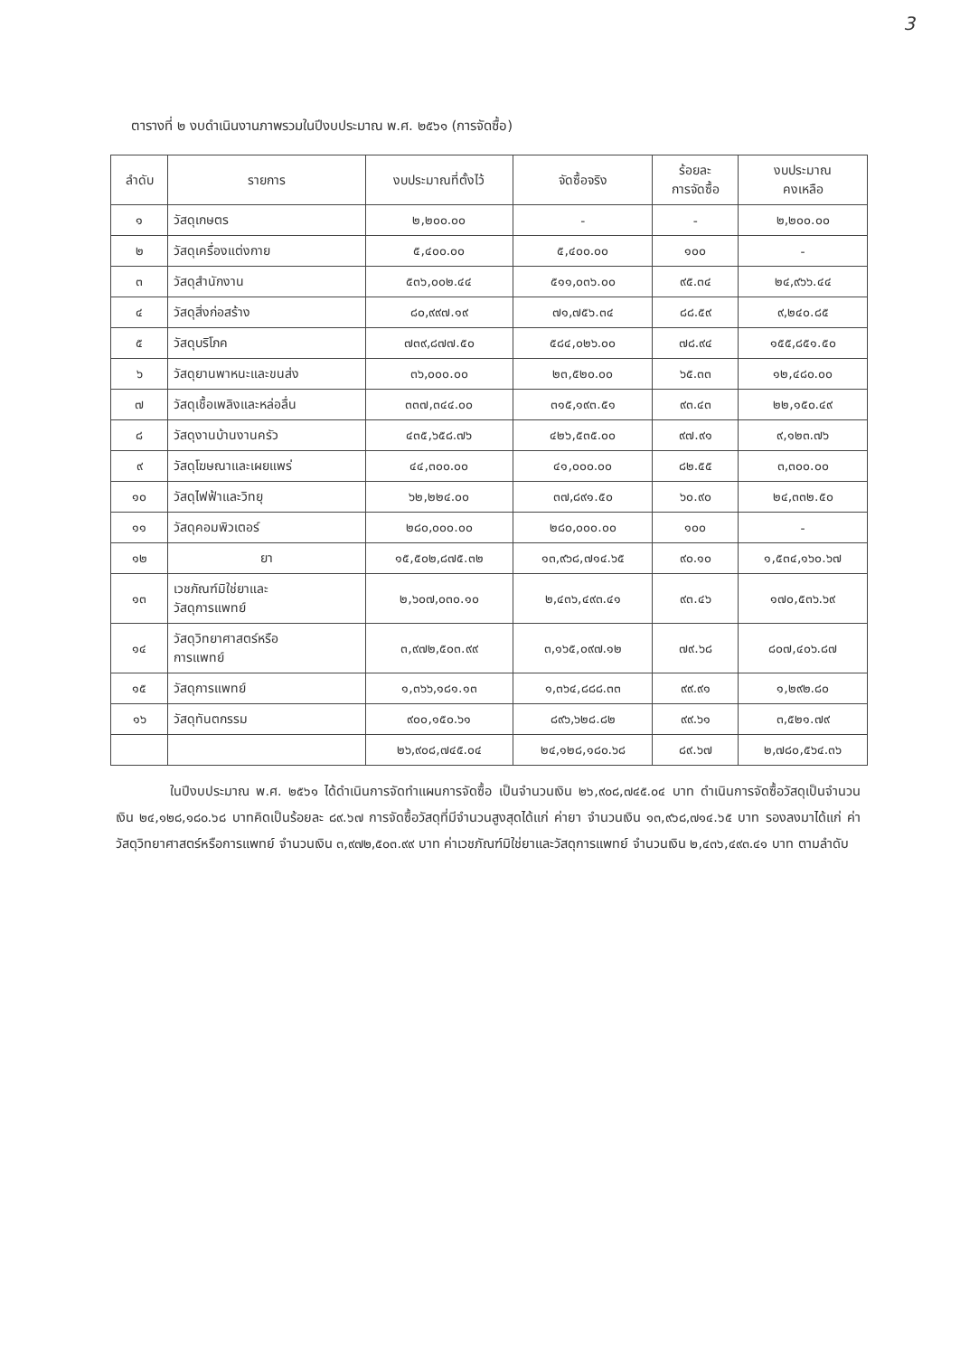3
ตารางที่ ๒ งบดำเนินงานภาพรวมในปีงบประมาณ พ.ศ. ๒๕๖๑ (การจัดซื้อ)
| ลำดับ | รายการ | งบประมาณที่ตั้งไว้ | จัดซื้อจริง | ร้อยละ การจัดซื้อ | งบประมาณ คงเหลือ |
| --- | --- | --- | --- | --- | --- |
| ๑ | วัสดุเกษตร | ๒,๒๐๐.๐๐ | - | - | ๒,๒๐๐.๐๐ |
| ๒ | วัสดุเครื่องแต่งกาย | ๕,๔๐๐.๐๐ | ๕,๔๐๐.๐๐ | ๑๐๐ | - |
| ๓ | วัสดุสำนักงาน | ๕๓๖,๐๐๒.๔๔ | ๕๑๑,๐๓๖.๐๐ | ๙๕.๓๔ | ๒๔,๙๖๖.๔๔ |
| ๔ | วัสดุสิ่งก่อสร้าง | ๘๐,๙๙๗.๑๙ | ๗๑,๗๕๖.๓๔ | ๘๘.๕๙ | ๙,๒๔๐.๘๕ |
| ๕ | วัสดุบริโภค | ๗๓๙,๘๗๗.๕๐ | ๕๘๔,๐๒๖.๐๐ | ๗๘.๙๔ | ๑๕๕,๘๕๑.๕๐ |
| ๖ | วัสดุยานพาหนะและขนส่ง | ๓๖,๐๐๐.๐๐ | ๒๓,๕๒๐.๐๐ | ๖๕.๓๓ | ๑๒,๔๘๐.๐๐ |
| ๗ | วัสดุเชื้อเพลิงและหล่อลื่น | ๓๓๗,๓๔๔.๐๐ | ๓๑๕,๑๙๓.๕๑ | ๙๓.๔๓ | ๒๒,๑๕๐.๔๙ |
| ๘ | วัสดุงานบ้านงานครัว | ๔๓๕,๖๕๘.๗๖ | ๔๒๖,๕๓๕.๐๐ | ๙๗.๙๑ | ๙,๑๒๓.๗๖ |
| ๙ | วัสดุโฆษณาและเผยแพร่ | ๔๔,๓๐๐.๐๐ | ๔๑,๐๐๐.๐๐ | ๘๒.๕๕ | ๓,๓๐๐.๐๐ |
| ๑๐ | วัสดุไฟฟ้าและวิทยุ | ๖๒,๒๒๔.๐๐ | ๓๗,๘๙๑.๕๐ | ๖๐.๙๐ | ๒๔,๓๓๒.๕๐ |
| ๑๑ | วัสดุคอมพิวเตอร์ | ๒๘๐,๐๐๐.๐๐ | ๒๘๐,๐๐๐.๐๐ | ๑๐๐ | - |
| ๑๒ | ยา | ๑๕,๕๐๒,๘๗๕.๓๒ | ๑๓,๙๖๘,๗๑๔.๖๕ | ๙๐.๑๐ | ๑,๕๓๔,๑๖๐.๖๗ |
| ๑๓ | เวชภัณฑ์มิใช่ยาและ วัสดุการแพทย์ | ๒,๖๐๗,๐๓๐.๑๐ | ๒,๔๓๖,๔๙๓.๔๑ | ๙๓.๔๖ | ๑๗๐,๕๓๖.๖๙ |
| ๑๔ | วัสดุวิทยาศาสตร์หรือ การแพทย์ | ๓,๙๗๒,๕๐๓.๙๙ | ๓,๑๖๕,๐๙๗.๑๒ | ๗๙.๖๘ | ๘๐๗,๔๐๖.๘๗ |
| ๑๕ | วัสดุการแพทย์ | ๑,๓๖๖,๑๘๑.๑๓ | ๑,๓๖๔,๘๘๘.๓๓ | ๙๙.๙๑ | ๑,๒๙๒.๘๐ |
| ๑๖ | วัสดุทันตกรรม | ๙๐๐,๑๕๐.๖๑ | ๘๙๖,๖๒๘.๘๒ | ๙๙.๖๑ | ๓,๕๒๑.๗๙ |
| | | ๒๖,๙๐๘,๗๔๕.๐๔ | ๒๔,๑๒๘,๑๘๐.๖๘ | ๘๙.๖๗ | ๒,๗๘๐,๕๖๔.๓๖ |
ในปีงบประมาณ พ.ศ. ๒๕๖๑ ได้ดำเนินการจัดทำแผนการจัดซื้อ เป็นจำนวนเงิน ๒๖,๙๐๘,๗๔๕.๐๔ บาท ดำเนินการจัดซื้อวัสดุเป็นจำนวนเงิน ๒๔,๑๒๘,๑๘๐.๖๘ บาทคิดเป็นร้อยละ ๘๙.๖๗ การจัดซื้อวัสดุที่มีจำนวนสูงสุดได้แก่ ค่ายา จำนวนเงิน ๑๓,๙๖๘,๗๑๔.๖๕ บาท รองลงมาได้แก่ ค่าวัสดุวิทยาศาสตร์หรือการแพทย์ จำนวนเงิน ๓,๙๗๒,๕๐๓.๙๙ บาท ค่าเวชภัณฑ์มิใช่ยาและวัสดุการแพทย์ จำนวนเงิน ๒,๔๓๖,๔๙๓.๔๑ บาท ตามลำดับ